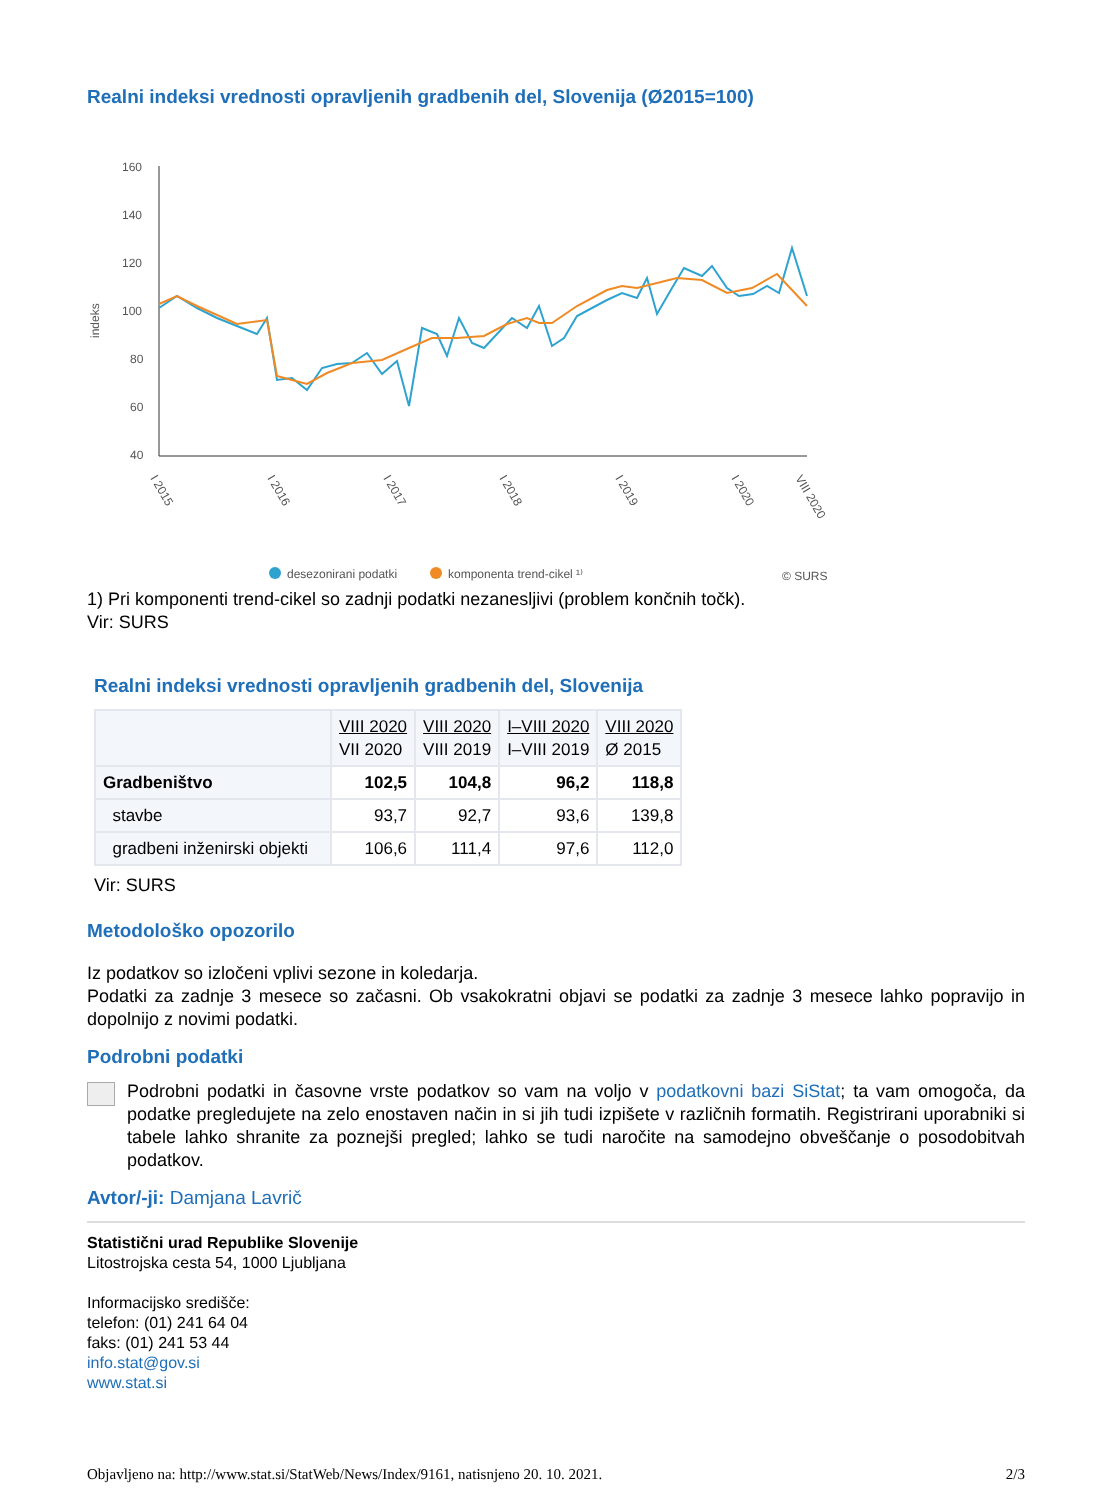Realni indeksi vrednosti opravljenih gradbenih del, Slovenija (Ø2015=100)
160
140
120
100
80
60
40
indeks
I 2015
I 2016
I 2017
I 2018
I 2019
I 2020
VIII 2020
desezonirani podatki
komponenta trend-cikel ¹⁾
© SURS
1) Pri komponenti trend-cikel so zadnji podatki nezanesljivi (problem končnih točk).
Vir: SURS
Realni indeksi vrednosti opravljenih gradbenih del, Slovenija
| | VIII 2020 VII 2020 | VIII 2020 VIII 2019 | I–VIII 2020 I–VIII 2019 | VIII 2020 Ø 2015 |
| --- | --- | --- | --- | --- |
| Gradbeništvo | 102,5 | 104,8 | 96,2 | 118,8 |
| stavbe | 93,7 | 92,7 | 93,6 | 139,8 |
| gradbeni inženirski objekti | 106,6 | 111,4 | 97,6 | 112,0 |
Vir: SURS
Metodološko opozorilo
Iz podatkov so izločeni vplivi sezone in koledarja.
Podatki za zadnje 3 mesece so začasni. Ob vsakokratni objavi se podatki za zadnje 3 mesece lahko popravijo in dopolnijo z novimi podatki.
Podrobni podatki
Podrobni podatki in časovne vrste podatkov so vam na voljo v podatkovni bazi SiStat; ta vam omogoča, da podatke pregledujete na zelo enostaven način in si jih tudi izpišete v različnih formatih. Registrirani uporabniki si tabele lahko shranite za poznejši pregled; lahko se tudi naročite na samodejno obveščanje o posodobitvah podatkov.
Avtor/-ji: Damjana Lavrič
Statistični urad Republike Slovenije
Litostrojska cesta 54, 1000 Ljubljana
Informacijsko središče:
telefon: (01) 241 64 04
faks: (01) 241 53 44
info.stat@gov.si
www.stat.si
Objavljeno na: http://www.stat.si/StatWeb/News/Index/9161, natisnjeno 20. 10. 2021. 2/3